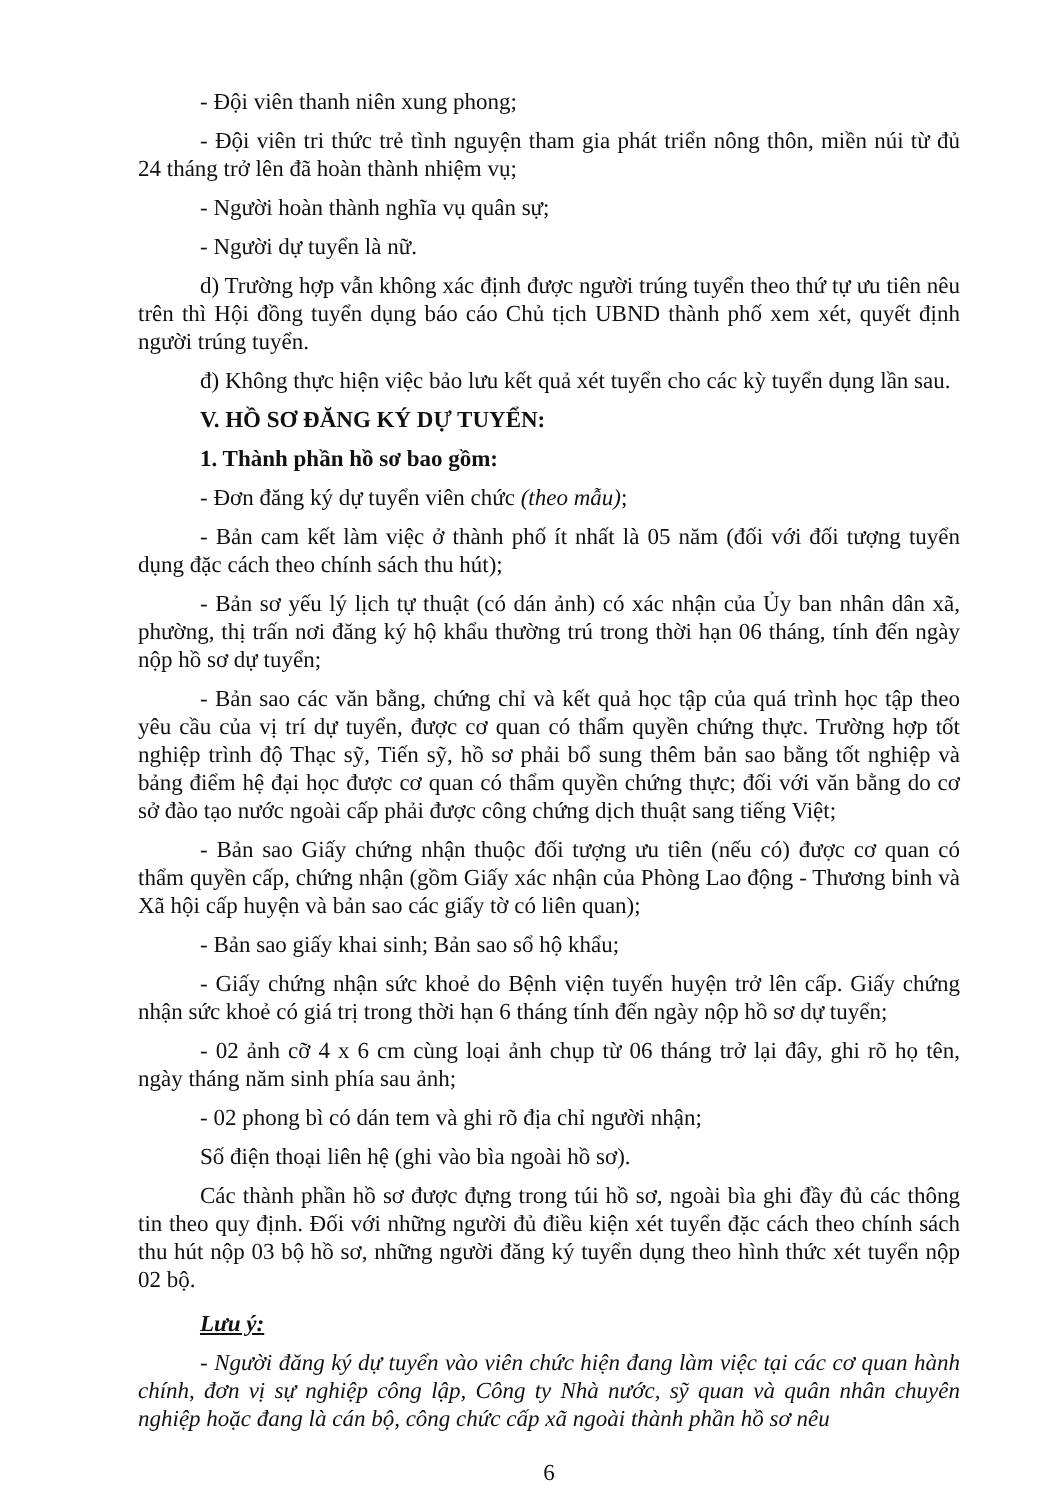- Đội viên thanh niên xung phong;
- Đội viên tri thức trẻ tình nguyện tham gia phát triển nông thôn, miền núi từ đủ 24 tháng trở lên đã hoàn thành nhiệm vụ;
- Người hoàn thành nghĩa vụ quân sự;
- Người dự tuyển là nữ.
d) Trường hợp vẫn không xác định được người trúng tuyển theo thứ tự ưu tiên nêu trên thì Hội đồng tuyển dụng báo cáo Chủ tịch UBND thành phố xem xét, quyết định người trúng tuyển.
đ) Không thực hiện việc bảo lưu kết quả xét tuyển cho các kỳ tuyển dụng lần sau.
V. HỒ SƠ ĐĂNG KÝ DỰ TUYỂN:
1. Thành phần hồ sơ bao gồm:
- Đơn đăng ký dự tuyển viên chức (theo mẫu);
- Bản cam kết làm việc ở thành phố ít nhất là 05 năm (đối với đối tượng tuyển dụng đặc cách theo chính sách thu hút);
- Bản sơ yếu lý lịch tự thuật (có dán ảnh) có xác nhận của Ủy ban nhân dân xã, phường, thị trấn nơi đăng ký hộ khẩu thường trú trong thời hạn 06 tháng, tính đến ngày nộp hồ sơ dự tuyển;
- Bản sao các văn bằng, chứng chỉ và kết quả học tập của quá trình học tập theo yêu cầu của vị trí dự tuyển, được cơ quan có thẩm quyền chứng thực. Trường hợp tốt nghiệp trình độ Thạc sỹ, Tiến sỹ, hồ sơ phải bổ sung thêm bản sao bằng tốt nghiệp và bảng điểm hệ đại học được cơ quan có thẩm quyền chứng thực; đối với văn bằng do cơ sở đào tạo nước ngoài cấp phải được công chứng dịch thuật sang tiếng Việt;
- Bản sao Giấy chứng nhận thuộc đối tượng ưu tiên (nếu có) được cơ quan có thẩm quyền cấp, chứng nhận (gồm Giấy xác nhận của Phòng Lao động - Thương binh và Xã hội cấp huyện và bản sao các giấy tờ có liên quan);
- Bản sao giấy khai sinh; Bản sao sổ hộ khẩu;
- Giấy chứng nhận sức khoẻ do Bệnh viện tuyến huyện trở lên cấp. Giấy chứng nhận sức khoẻ có giá trị trong thời hạn 6 tháng tính đến ngày nộp hồ sơ dự tuyển;
- 02 ảnh cỡ 4 x 6 cm cùng loại ảnh chụp từ 06 tháng trở lại đây, ghi rõ họ tên, ngày tháng năm sinh phía sau ảnh;
- 02 phong bì có dán tem và ghi rõ địa chỉ người nhận;
Số điện thoại liên hệ (ghi vào bìa ngoài hồ sơ).
Các thành phần hồ sơ được đựng trong túi hồ sơ, ngoài bìa ghi đầy đủ các thông tin theo quy định. Đối với những người đủ điều kiện xét tuyển đặc cách theo chính sách thu hút nộp 03 bộ hồ sơ, những người đăng ký tuyển dụng theo hình thức xét tuyển nộp 02 bộ.
Lưu ý:
- Người đăng ký dự tuyển vào viên chức hiện đang làm việc tại các cơ quan hành chính, đơn vị sự nghiệp công lập, Công ty Nhà nước, sỹ quan và quân nhân chuyên nghiệp hoặc đang là cán bộ, công chức cấp xã ngoài thành phần hồ sơ nêu
6